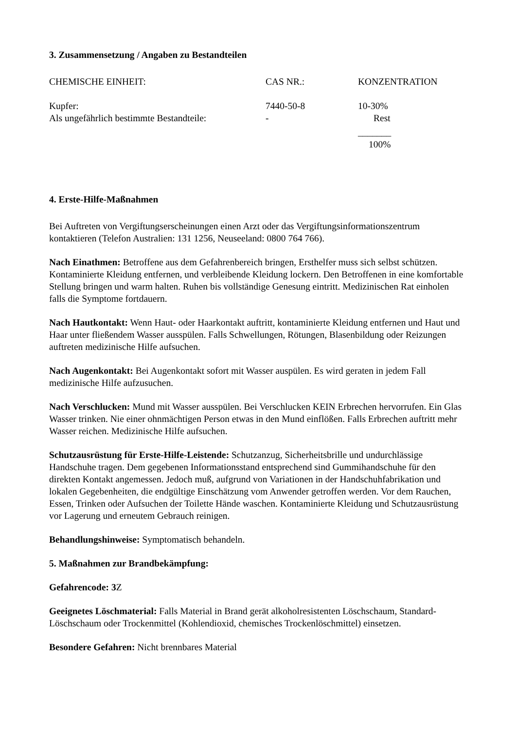3. Zusammensetzung / Angaben zu Bestandteilen
| CHEMISCHE EINHEIT: | CAS NR.: | KONZENTRATION |
| --- | --- | --- |
| Kupfer: | 7440-50-8 | 10-30% |
| Als ungefährlich bestimmte Bestandteile: | - | Rest |
| | | _______ |
| | | 100% |
4. Erste-Hilfe-Maßnahmen
Bei Auftreten von Vergiftungserscheinungen einen Arzt oder das Vergiftungsinformationszentrum kontaktieren (Telefon Australien: 131 1256, Neuseeland: 0800 764 766).
Nach Einathmen: Betroffene aus dem Gefahrenbereich bringen, Ersthelfer muss sich selbst schützen. Kontaminierte Kleidung entfernen, und verbleibende Kleidung lockern. Den Betroffenen in eine komfortable Stellung bringen und warm halten. Ruhen bis vollständige Genesung eintritt. Medizinischen Rat einholen falls die Symptome fortdauern.
Nach Hautkontakt: Wenn Haut- oder Haarkontakt auftritt, kontaminierte Kleidung entfernen und Haut und Haar unter fließendem Wasser ausspülen. Falls Schwellungen, Rötungen, Blasenbildung oder Reizungen auftreten medizinische Hilfe aufsuchen.
Nach Augenkontakt: Bei Augenkontakt sofort mit Wasser auspülen. Es wird geraten in jedem Fall medizinische Hilfe aufzusuchen.
Nach Verschlucken: Mund mit Wasser ausspülen. Bei Verschlucken KEIN Erbrechen hervorrufen. Ein Glas Wasser trinken. Nie einer ohnmächtigen Person etwas in den Mund einflößen. Falls Erbrechen auftritt mehr Wasser reichen. Medizinische Hilfe aufsuchen.
Schutzausrüstung für Erste-Hilfe-Leistende: Schutzanzug, Sicherheitsbrille und undurchlässige Handschuhe tragen. Dem gegebenen Informationsstand entsprechend sind Gummihandschuhe für den direkten Kontakt angemessen. Jedoch muß, aufgrund von Variationen in der Handschuhfabrikation und lokalen Gegebenheiten, die endgültige Einschätzung vom Anwender getroffen werden. Vor dem Rauchen, Essen, Trinken oder Aufsuchen der Toilette Hände waschen. Kontaminierte Kleidung und Schutzausrüstung vor Lagerung und erneutem Gebrauch reinigen.
Behandlungshinweise: Symptomatisch behandeln.
5. Maßnahmen zur Brandbekämpfung:
Gefahrencode: 3 Z
Geeignetes Löschmaterial: Falls Material in Brand gerät alkoholresistenten Löschschaum, Standard-Löschschaum oder Trockenmittel (Kohlendioxid, chemisches Trockenlöschmittel) einsetzen.
Besondere Gefahren: Nicht brennbares Material